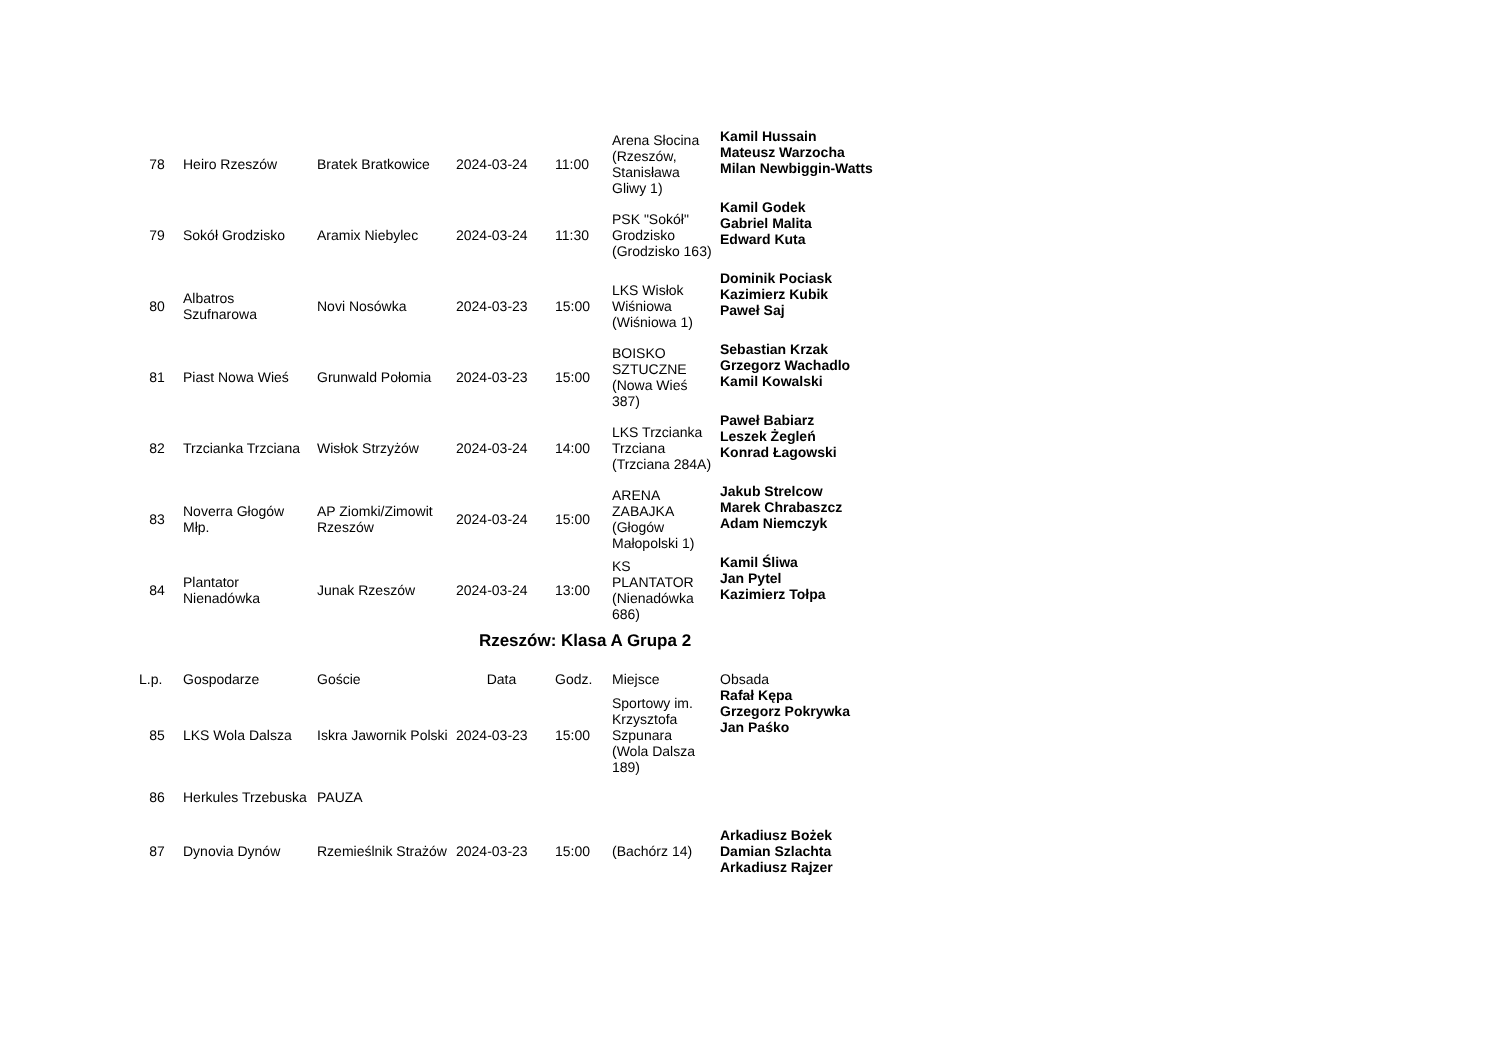| 78 | Heiro Rzeszów | Bratek Bratkowice | 2024-03-24 | 11:00 | Arena Słocina (Rzeszów, Stanisława Gliwy 1) | Kamil Hussain Mateusz Warzocha Milan Newbiggin-Watts |
| 79 | Sokół Grodzisko | Aramix Niebylec | 2024-03-24 | 11:30 | PSK "Sokół" Grodzisko (Grodzisko 163) | Kamil Godek Gabriel Malita Edward Kuta |
| 80 | Albatros Szufnarowa | Novi Nosówka | 2024-03-23 | 15:00 | LKS Wisłok Wiśniowa (Wiśniowa 1) | Dominik Pociask Kazimierz Kubik Paweł Saj |
| 81 | Piast Nowa Wieś | Grunwald Połomia | 2024-03-23 | 15:00 | BOISKO SZTUCZNE (Nowa Wieś 387) | Sebastian Krzak Grzegorz Wachadlo Kamil Kowalski |
| 82 | Trzcianka Trzciana | Wisłok Strzyżów | 2024-03-24 | 14:00 | LKS Trzcianka Trzciana (Trzciana 284A) | Paweł Babiarz Leszek Żegleń Konrad Łagowski |
| 83 | Noverra Głogów Młp. | AP Ziomki/Zimowit Rzeszów | 2024-03-24 | 15:00 | ARENA ZABAJKA (Głogów Małopolski 1) | Jakub Strelcow Marek Chrabaszcz Adam Niemczyk |
| 84 | Plantator Nienadówka | Junak Rzeszów | 2024-03-24 | 13:00 | KS PLANTATOR (Nienadówka 686) | Kamil Śliwa Jan Pytel Kazimierz Tołpa |
Rzeszów: Klasa A Grupa 2
| L.p. | Gospodarze | Goście | Data | Godz. | Miejsce | Obsada |
| --- | --- | --- | --- | --- | --- | --- |
| 85 | LKS Wola Dalsza | Iskra Jawornik Polski | 2024-03-23 | 15:00 | Sportowy im. Krzysztofa Szpunara (Wola Dalsza 189) | Rafał Kępa Grzegorz Pokrywka Jan Paśko |
| 86 | Herkules Trzebuska | PAUZA | | | | |
| 87 | Dynovia Dynów | Rzemieślnik Strażów | 2024-03-23 | 15:00 | (Bachórz 14) | Arkadiusz Bożek Damian Szlachta Arkadiusz Rajzer |